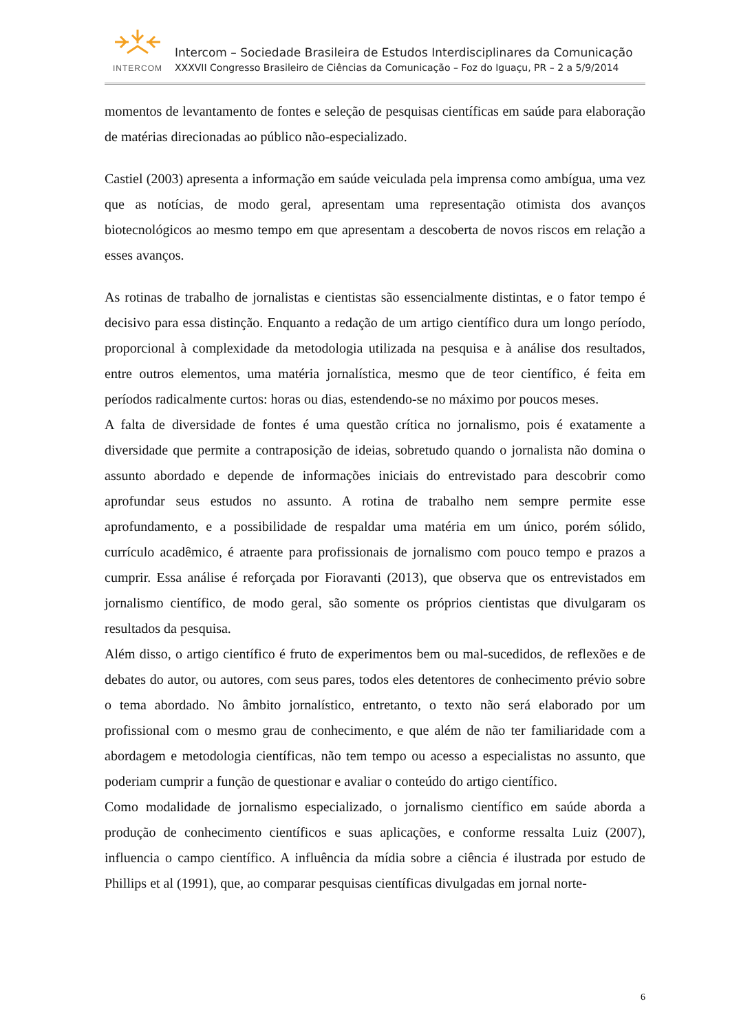INTERCOM
Intercom – Sociedade Brasileira de Estudos Interdisciplinares da Comunicação
XXXVII Congresso Brasileiro de Ciências da Comunicação – Foz do Iguaçu, PR – 2 a 5/9/2014
momentos de levantamento de fontes e seleção de pesquisas científicas em saúde para elaboração de matérias direcionadas ao público não-especializado.
Castiel (2003) apresenta a informação em saúde veiculada pela imprensa como ambígua, uma vez que as notícias, de modo geral, apresentam uma representação otimista dos avanços biotecnológicos ao mesmo tempo em que apresentam a descoberta de novos riscos em relação a esses avanços.
As rotinas de trabalho de jornalistas e cientistas são essencialmente distintas, e o fator tempo é decisivo para essa distinção. Enquanto a redação de um artigo científico dura um longo período, proporcional à complexidade da metodologia utilizada na pesquisa e à análise dos resultados, entre outros elementos, uma matéria jornalística, mesmo que de teor científico, é feita em períodos radicalmente curtos: horas ou dias, estendendo-se no máximo por poucos meses.
A falta de diversidade de fontes é uma questão crítica no jornalismo, pois é exatamente a diversidade que permite a contraposição de ideias, sobretudo quando o jornalista não domina o assunto abordado e depende de informações iniciais do entrevistado para descobrir como aprofundar seus estudos no assunto. A rotina de trabalho nem sempre permite esse aprofundamento, e a possibilidade de respaldar uma matéria em um único, porém sólido, currículo acadêmico, é atraente para profissionais de jornalismo com pouco tempo e prazos a cumprir. Essa análise é reforçada por Fioravanti (2013), que observa que os entrevistados em jornalismo científico, de modo geral, são somente os próprios cientistas que divulgaram os resultados da pesquisa.
Além disso, o artigo científico é fruto de experimentos bem ou mal-sucedidos, de reflexões e de debates do autor, ou autores, com seus pares, todos eles detentores de conhecimento prévio sobre o tema abordado. No âmbito jornalístico, entretanto, o texto não será elaborado por um profissional com o mesmo grau de conhecimento, e que além de não ter familiaridade com a abordagem e metodologia científicas, não tem tempo ou acesso a especialistas no assunto, que poderiam cumprir a função de questionar e avaliar o conteúdo do artigo científico.
Como modalidade de jornalismo especializado, o jornalismo científico em saúde aborda a produção de conhecimento científicos e suas aplicações, e conforme ressalta Luiz (2007), influencia o campo científico. A influência da mídia sobre a ciência é ilustrada por estudo de Phillips et al (1991), que, ao comparar pesquisas científicas divulgadas em jornal norte-
6